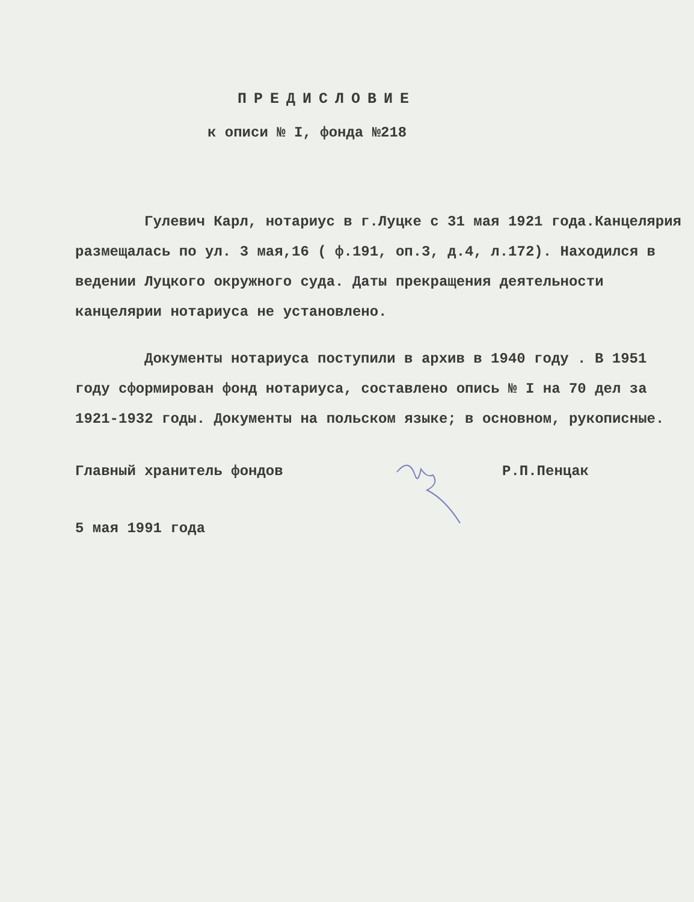ПРЕДИСЛОВИЕ
к описи № I, фонда №218
Гулевич Карл, нотариус в г.Луцке с 31 мая 1921 года.Канцелярия размещалась по ул. 3 мая,16 ( ф.191, оп.3, д.4, л.172). Находился в ведении Луцкого окружного суда. Даты прекращения деятельности канцелярии нотариуса не установлено.
Документы нотариуса поступили в архив в 1940 году . В 1951 году сформирован фонд нотариуса, составлено опись № I на 70 дел за 1921-1932 годы. Документы на польском языке; в основном, рукописные.
Главный хранитель фондов Р.П.Пенцак
5 мая 1991 года